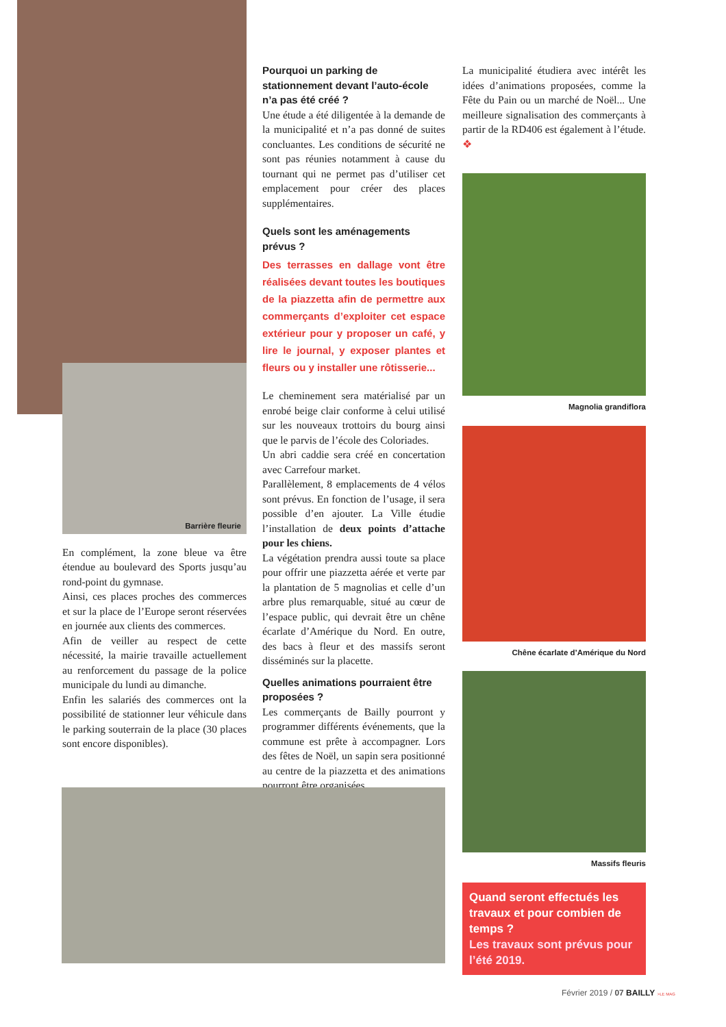Barrière fleurie
En complément, la zone bleue va être étendue au boulevard des Sports jusqu’au rond-point du gymnase.
Ainsi, ces places proches des commerces et sur la place de l’Europe seront réservées en journée aux clients des commerces.
Afin de veiller au respect de cette nécessité, la mairie travaille actuellement au renforcement du passage de la police municipale du lundi au dimanche.
Enfin les salariés des commerces ont la possibilité de stationner leur véhicule dans le parking souterrain de la place (30 places sont encore disponibles).
Pourquoi un parking de stationnement devant l’auto-école n’a pas été créé ?
Une étude a été diligentée à la demande de la municipalité et n’a pas donné de suites concluantes. Les conditions de sécurité ne sont pas réunies notamment à cause du tournant qui ne permet pas d’utiliser cet emplacement pour créer des places supplémentaires.
Quels sont les aménagements prévus ?
Des terrasses en dallage vont être réalisées devant toutes les boutiques de la piazzetta afin de permettre aux commerçants d’exploiter cet espace extérieur pour y proposer un café, y lire le journal, y exposer plantes et fleurs ou y installer une rôtisserie...
Le cheminement sera matérialisé par un enrobé beige clair conforme à celui utilisé sur les nouveaux trottoirs du bourg ainsi que le parvis de l’école des Coloriades.
Un abri caddie sera créé en concertation avec Carrefour market.
Parallèlement, 8 emplacements de 4 vélos sont prévus. En fonction de l’usage, il sera possible d’en ajouter. La Ville étudie l’installation de deux points d’attache pour les chiens.
La végétation prendra aussi toute sa place pour offrir une piazzetta aérée et verte par la plantation de 5 magnolias et celle d’un arbre plus remarquable, situé au cœur de l’espace public, qui devrait être un chêne écarlate d’Amérique du Nord. En outre, des bacs à fleur et des massifs seront disséminés sur la placette.
Quelles animations pourraient être proposées ?
Les commerçants de Bailly pourront y programmer différents événements, que la commune est prête à accompagner. Lors des fêtes de Noël, un sapin sera positionné au centre de la piazzetta et des animations pourront être organisées.
La municipalité étudiera avec intérêt les idées d’animations proposées, comme la Fête du Pain ou un marché de Noël... Une meilleure signalisation des commerçants à partir de la RD406 est également à l’étude. ❖
Magnolia grandiflora
Chêne écarlate d’Amérique du Nord
Massifs fleuris
Quand seront effectués les travaux et pour combien de temps ?
Les travaux sont prévus pour l’été 2019.
Février 2019 / 07 BAILLY >LE MAG